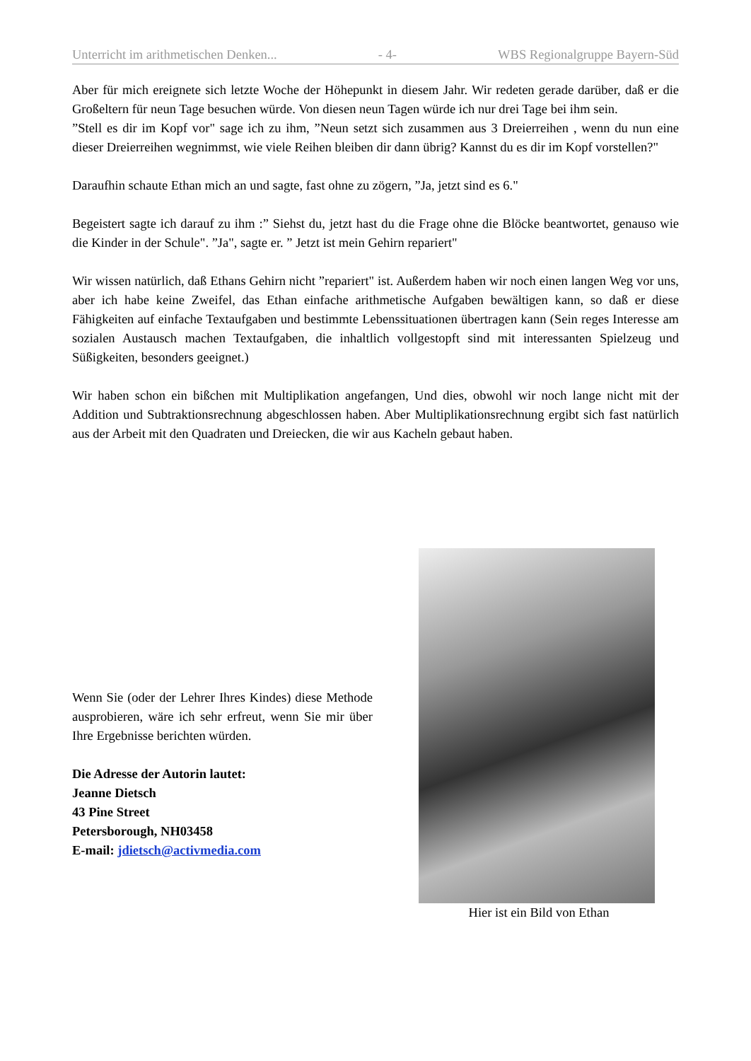Unterricht im arithmetischen Denken... - 4- WBS Regionalgruppe Bayern-Süd
Aber für mich ereignete sich letzte Woche der Höhepunkt in diesem Jahr. Wir redeten gerade darüber, daß er die Großeltern für neun Tage besuchen würde. Von diesen neun Tagen würde ich nur drei Tage bei ihm sein.
”Stell es dir im Kopf vor" sage ich zu ihm, ”Neun setzt sich zusammen aus 3 Dreierreihen , wenn du nun eine dieser Dreierreihen wegnimmst, wie viele Reihen bleiben dir dann übrig? Kannst du es dir im Kopf vorstellen?"
Daraufhin schaute Ethan mich an und sagte, fast ohne zu zögern, ”Ja, jetzt sind es 6."
Begeistert sagte ich darauf zu ihm :” Siehst du, jetzt hast du die Frage ohne die Blöcke beantwortet, genauso wie die Kinder in der Schule". ”Ja", sagte er. ” Jetzt ist mein Gehirn repariert"
Wir wissen natürlich, daß Ethans Gehirn nicht ”repariert" ist. Außerdem haben wir noch einen langen Weg vor uns, aber ich habe keine Zweifel, das Ethan einfache arithmetische Aufgaben bewältigen kann, so daß er diese Fähigkeiten auf einfache Textaufgaben und bestimmte Lebenssituationen übertragen kann (Sein reges Interesse am sozialen Austausch machen Textaufgaben, die inhaltlich vollgestopft sind mit interessanten Spielzeug und Süßigkeiten, besonders geeignet.)
Wir haben schon ein bißchen mit Multiplikation angefangen, Und dies, obwohl wir noch lange nicht mit der Addition und Subtraktionsrechnung abgeschlossen haben. Aber Multiplikationsrechnung ergibt sich fast natürlich aus der Arbeit mit den Quadraten und Dreiecken, die wir aus Kacheln gebaut haben.
Wenn Sie (oder der Lehrer Ihres Kindes) diese Methode ausprobieren, wäre ich sehr erfreut, wenn Sie mir über Ihre Ergebnisse berichten würden.
Die Adresse der Autorin lautet:
Jeanne Dietsch
43 Pine Street
Petersborough, NH03458
E-mail: jdietsch@activmedia.com
Hier ist ein Bild von Ethan